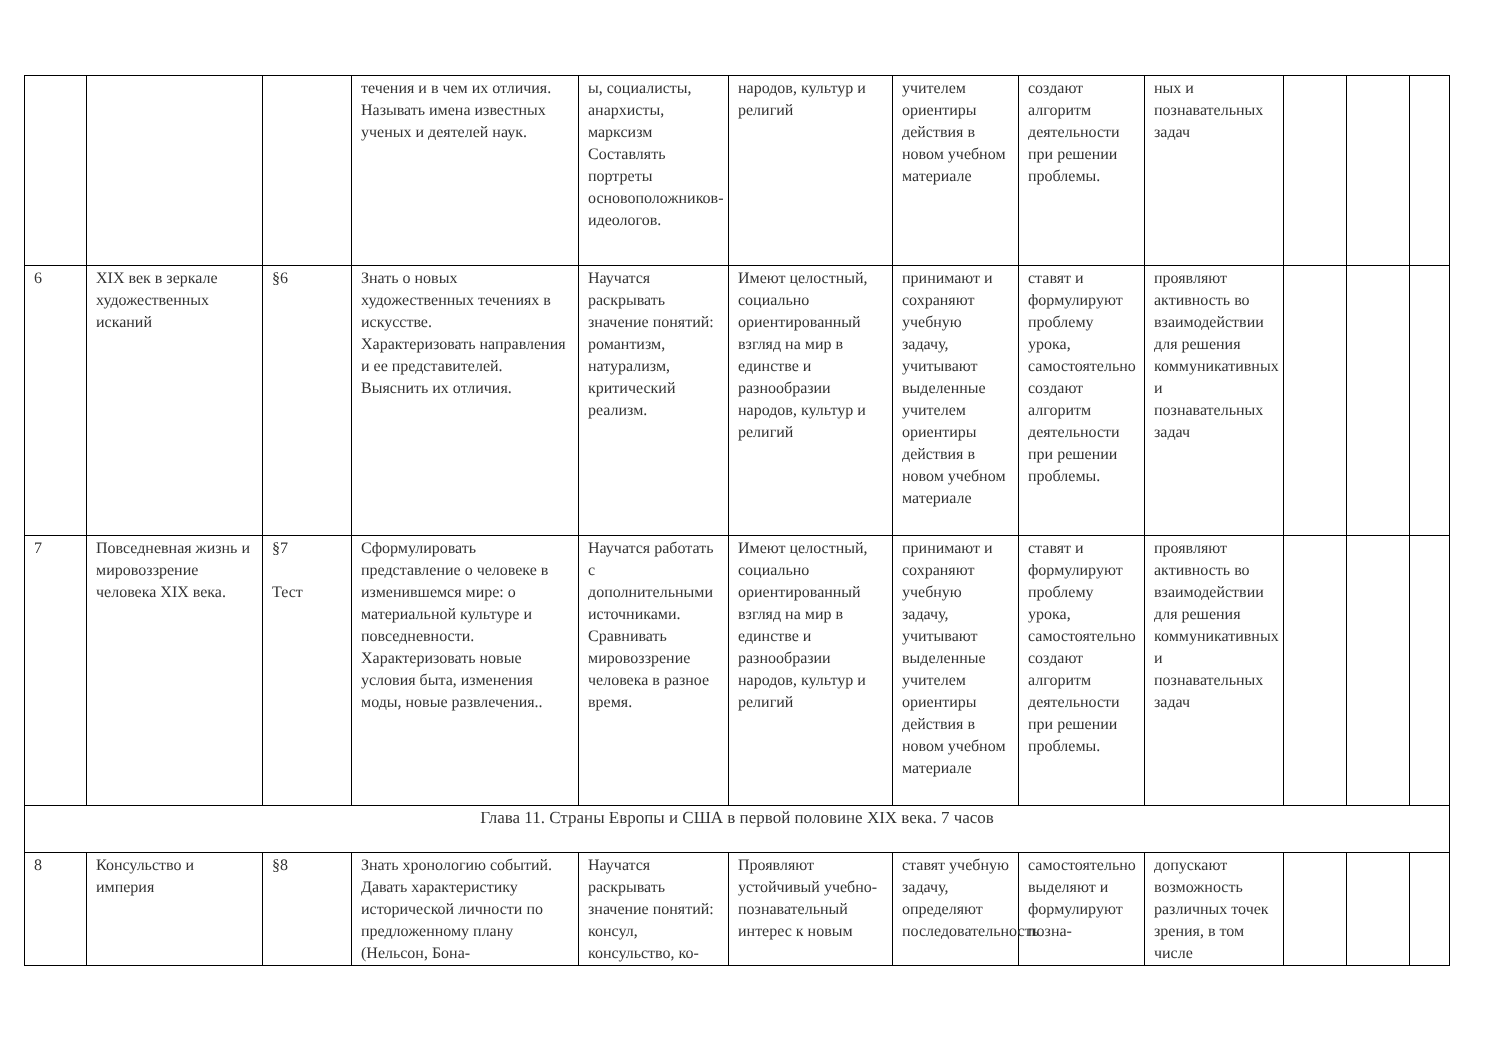| | | | течения и в чем их отличия. Называть имена известных ученых и деятелей наук. | ы, социалисты, анархисты, марксизм Составлять портреты основоположников-идеологов. | народов, культур и религий | учителем ориентиры действия в новом учебном материале | создают алгоритм деятельности при решении проблемы. | ных и познавательных задач | | | |
| 6 | XIX век в зеркале художественных исканий | §6 | Знать о новых художественных течениях в искусстве. Характеризовать направления и ее представителей. Выяснить их отличия. | Научатся раскрывать значение понятий: романтизм, натурализм, критический реализм. | Имеют целостный, социально ориентированный взгляд на мир в единстве и разнообразии народов, культур и религий | принимают и сохраняют учебную задачу, учитывают выделенные учителем ориентиры действия в новом учебном материале | ставят и формулируют проблему урока, самостоятельно создают алгоритм деятельности при решении проблемы. | проявляют активность во взаимодействии для решения коммуникативных и познавательных задач | | | |
| 7 | Повседневная жизнь и мировоззрение человека XIX века. | §7 Тест | Сформулировать представление о человеке в изменившемся мире: о материальной культуре и повседневности. Характеризовать новые условия быта, изменения моды, новые развлечения.. | Научатся работать с дополнительными источниками. Сравнивать мировоззрение человека в разное время. | Имеют целостный, социально ориентированный взгляд на мир в единстве и разнообразии народов, культур и религий | принимают и сохраняют учебную задачу, учитывают выделенные учителем ориентиры действия в новом учебном материале | ставят и формулируют проблему урока, самостоятельно создают алгоритм деятельности при решении проблемы. | проявляют активность во взаимодействии для решения коммуникативных и познавательных задач | | | |
| Глава 11. Страны Европы и США в первой половине XIX века. 7 часов | | | | | | | | | | | |
| 8 | Консульство и империя | §8 | Знать хронологию событий. Давать характеристику исторической личности по предложенному плану (Нельсон, Бона- | Научатся раскрывать значение понятий: консул, консульство, ко- | Проявляют устойчивый учебно-познавательный интерес к новым | ставят учебную задачу, определяют последовательность | самостоятельно выделяют и формулируют позна- | допускают возможность различных точек зрения, в том числе | | | |